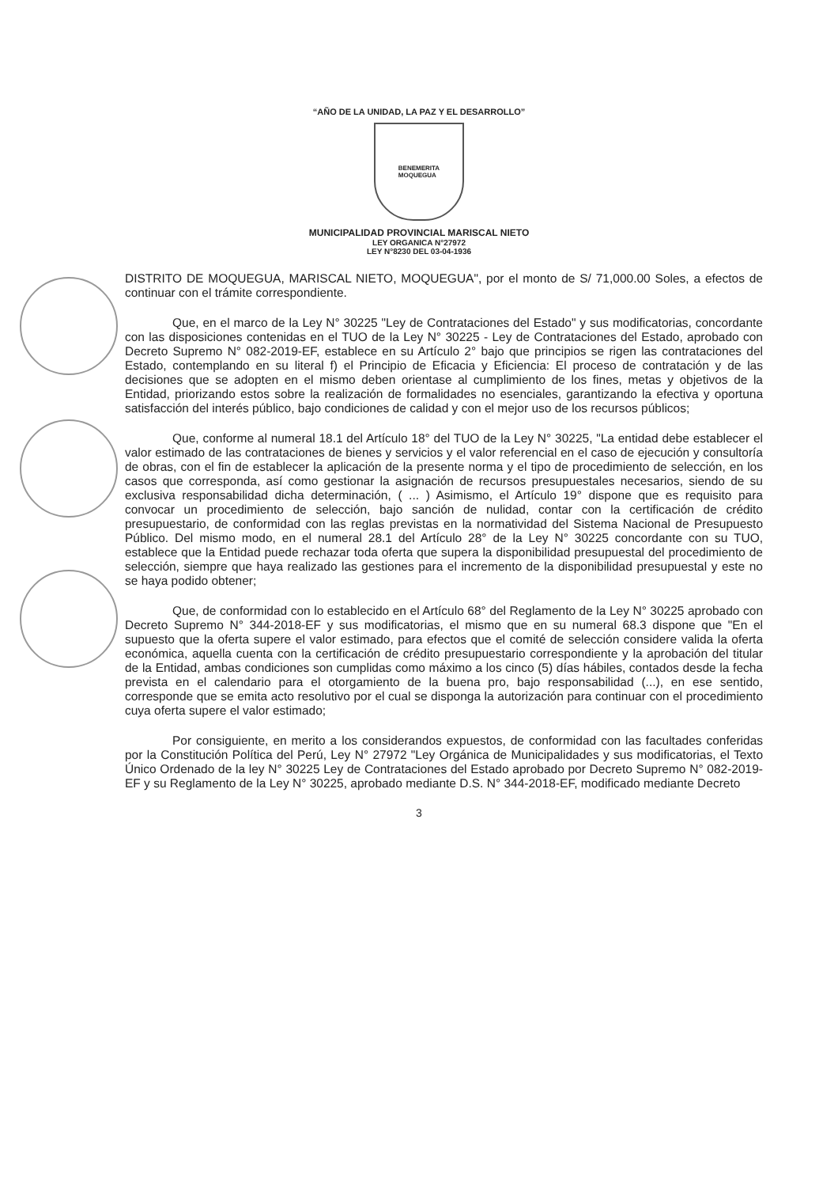“AÑO DE LA UNIDAD, LA PAZ Y EL DESARROLLO”
BENEMERITA
MOQUEGUA
MUNICIPALIDAD PROVINCIAL MARISCAL NIETO
LEY ORGANICA N°27972
LEY N°8230 DEL 03-04-1936
DISTRITO DE MOQUEGUA, MARISCAL NIETO, MOQUEGUA", por el monto de S/ 71,000.00 Soles, a efectos de continuar con el trámite correspondiente.
Que, en el marco de la Ley N° 30225 "Ley de Contrataciones del Estado" y sus modificatorias, concordante con las disposiciones contenidas en el TUO de la Ley N° 30225 - Ley de Contrataciones del Estado, aprobado con Decreto Supremo N° 082-2019-EF, establece en su Artículo 2° bajo que principios se rigen las contrataciones del Estado, contemplando en su literal f) el Principio de Eficacia y Eficiencia: El proceso de contratación y de las decisiones que se adopten en el mismo deben orientase al cumplimiento de los fines, metas y objetivos de la Entidad, priorizando estos sobre la realización de formalidades no esenciales, garantizando la efectiva y oportuna satisfacción del interés público, bajo condiciones de calidad y con el mejor uso de los recursos públicos;
Que, conforme al numeral 18.1 del Artículo 18° del TUO de la Ley N° 30225, "La entidad debe establecer el valor estimado de las contrataciones de bienes y servicios y el valor referencial en el caso de ejecución y consultoría de obras, con el fin de establecer la aplicación de la presente norma y el tipo de procedimiento de selección, en los casos que corresponda, así como gestionar la asignación de recursos presupuestales necesarios, siendo de su exclusiva responsabilidad dicha determinación, ( ... ) Asimismo, el Artículo 19° dispone que es requisito para convocar un procedimiento de selección, bajo sanción de nulidad, contar con la certificación de crédito presupuestario, de conformidad con las reglas previstas en la normatividad del Sistema Nacional de Presupuesto Público. Del mismo modo, en el numeral 28.1 del Artículo 28° de la Ley N° 30225 concordante con su TUO, establece que la Entidad puede rechazar toda oferta que supera la disponibilidad presupuestal del procedimiento de selección, siempre que haya realizado las gestiones para el incremento de la disponibilidad presupuestal y este no se haya podido obtener;
Que, de conformidad con lo establecido en el Artículo 68° del Reglamento de la Ley N° 30225 aprobado con Decreto Supremo N° 344-2018-EF y sus modificatorias, el mismo que en su numeral 68.3 dispone que "En el supuesto que la oferta supere el valor estimado, para efectos que el comité de selección considere valida la oferta económica, aquella cuenta con la certificación de crédito presupuestario correspondiente y la aprobación del titular de la Entidad, ambas condiciones son cumplidas como máximo a los cinco (5) días hábiles, contados desde la fecha prevista en el calendario para el otorgamiento de la buena pro, bajo responsabilidad (...), en ese sentido, corresponde que se emita acto resolutivo por el cual se disponga la autorización para continuar con el procedimiento cuya oferta supere el valor estimado;
Por consiguiente, en merito a los considerandos expuestos, de conformidad con las facultades conferidas por la Constitución Política del Perú, Ley N° 27972 "Ley Orgánica de Municipalidades y sus modificatorias, el Texto Único Ordenado de la ley N° 30225 Ley de Contrataciones del Estado aprobado por Decreto Supremo N° 082-2019-EF y su Reglamento de la Ley N° 30225, aprobado mediante D.S. N° 344-2018-EF, modificado mediante Decreto
3